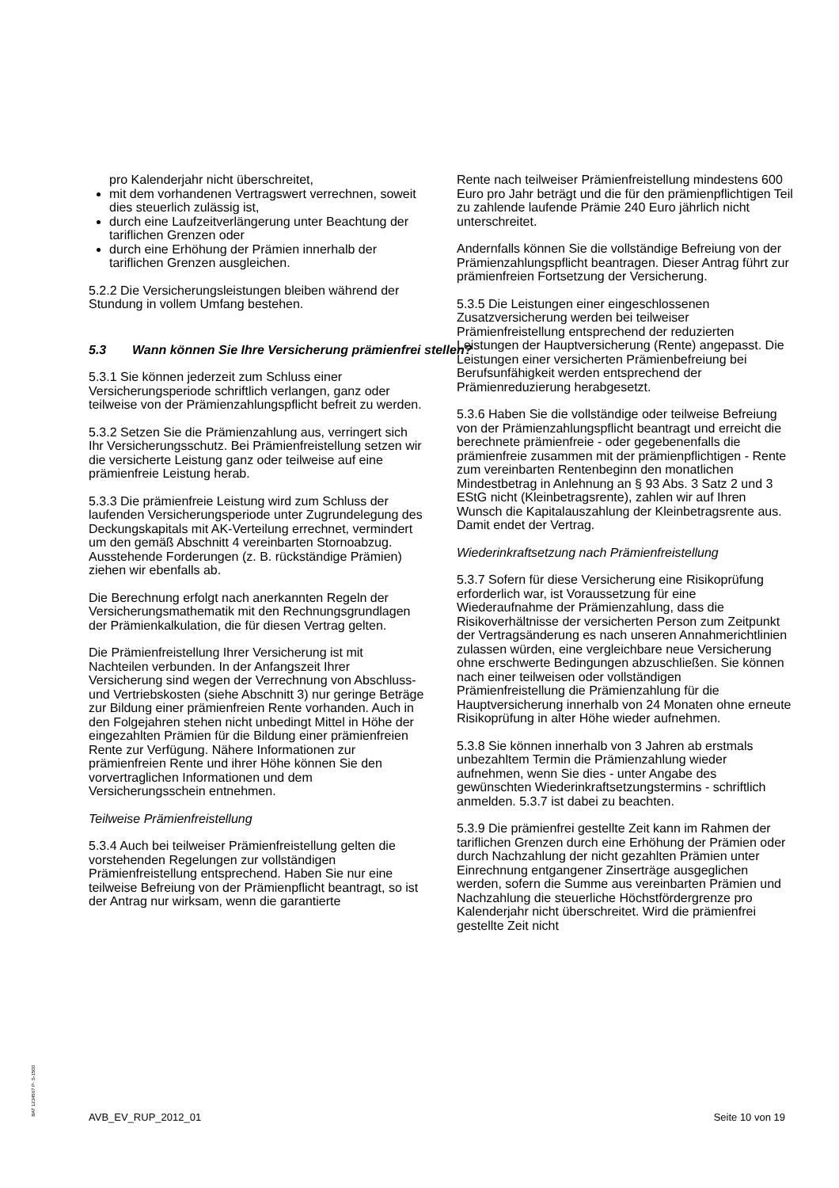pro Kalenderjahr nicht überschreitet,
mit dem vorhandenen Vertragswert verrechnen, soweit dies steuerlich zulässig ist,
durch eine Laufzeitverlängerung unter Beachtung der tariflichen Grenzen oder
durch eine Erhöhung der Prämien innerhalb der tariflichen Grenzen ausgleichen.
5.2.2 Die Versicherungsleistungen bleiben während der Stundung in vollem Umfang bestehen.
5.3 Wann können Sie Ihre Versicherung prämienfrei stellen?
5.3.1 Sie können jederzeit zum Schluss einer Versicherungsperiode schriftlich verlangen, ganz oder teilweise von der Prämienzahlungspflicht befreit zu werden.
5.3.2 Setzen Sie die Prämienzahlung aus, verringert sich Ihr Versicherungsschutz. Bei Prämienfreistellung setzen wir die versicherte Leistung ganz oder teilweise auf eine prämienfreie Leistung herab.
5.3.3 Die prämienfreie Leistung wird zum Schluss der laufenden Versicherungsperiode unter Zugrundelegung des Deckungskapitals mit AK-Verteilung errechnet, vermindert um den gemäß Abschnitt 4 vereinbarten Stornoabzug. Ausstehende Forderungen (z. B. rückständige Prämien) ziehen wir ebenfalls ab.
Die Berechnung erfolgt nach anerkannten Regeln der Versicherungsmathematik mit den Rechnungsgrundlagen der Prämienkalkulation, die für diesen Vertrag gelten.
Die Prämienfreistellung Ihrer Versicherung ist mit Nachteilen verbunden. In der Anfangszeit Ihrer Versicherung sind wegen der Verrechnung von Abschluss- und Vertriebskosten (siehe Abschnitt 3) nur geringe Beträge zur Bildung einer prämienfreien Rente vorhanden. Auch in den Folgejahren stehen nicht unbedingt Mittel in Höhe der eingezahlten Prämien für die Bildung einer prämienfreien Rente zur Verfügung. Nähere Informationen zur prämienfreien Rente und ihrer Höhe können Sie den vorvertraglichen Informationen und dem Versicherungsschein entnehmen.
Teilweise Prämienfreistellung
5.3.4 Auch bei teilweiser Prämienfreistellung gelten die vorstehenden Regelungen zur vollständigen Prämienfreistellung entsprechend. Haben Sie nur eine teilweise Befreiung von der Prämienpflicht beantragt, so ist der Antrag nur wirksam, wenn die garantierte
Rente nach teilweiser Prämienfreistellung mindestens 600 Euro pro Jahr beträgt und die für den prämienpflichtigen Teil zu zahlende laufende Prämie 240 Euro jährlich nicht unterschreitet.
Andernfalls können Sie die vollständige Befreiung von der Prämienzahlungspflicht beantragen. Dieser Antrag führt zur prämienfreien Fortsetzung der Versicherung.
5.3.5 Die Leistungen einer eingeschlossenen Zusatzversicherung werden bei teilweiser Prämienfreistellung entsprechend der reduzierten Leistungen der Hauptversicherung (Rente) angepasst. Die Leistungen einer versicherten Prämienbefreiung bei Berufsunfähigkeit werden entsprechend der Prämienreduzierung herabgesetzt.
5.3.6 Haben Sie die vollständige oder teilweise Befreiung von der Prämienzahlungspflicht beantragt und erreicht die berechnete prämienfreie - oder gegebenenfalls die prämienfreie zusammen mit der prämienpflichtigen - Rente zum vereinbarten Rentenbeginn den monatlichen Mindestbetrag in Anlehnung an § 93 Abs. 3 Satz 2 und 3 EStG nicht (Kleinbetragsrente), zahlen wir auf Ihren Wunsch die Kapitalauszahlung der Kleinbetragsrente aus. Damit endet der Vertrag.
Wiederinkraftsetzung nach Prämienfreistellung
5.3.7 Sofern für diese Versicherung eine Risikoprüfung erforderlich war, ist Voraussetzung für eine Wiederaufnahme der Prämienzahlung, dass die Risikoverhältnisse der versicherten Person zum Zeitpunkt der Vertragsänderung es nach unseren Annahmerichtlinien zulassen würden, eine vergleichbare neue Versicherung ohne erschwerte Bedingungen abzuschließen. Sie können nach einer teilweisen oder vollständigen Prämienfreistellung die Prämienzahlung für die Hauptversicherung innerhalb von 24 Monaten ohne erneute Risikoprüfung in alter Höhe wieder aufnehmen.
5.3.8 Sie können innerhalb von 3 Jahren ab erstmals unbezahltem Termin die Prämienzahlung wieder aufnehmen, wenn Sie dies - unter Angabe des gewünschten Wiederinkraftsetzungstermins - schriftlich anmelden. 5.3.7 ist dabei zu beachten.
5.3.9 Die prämienfrei gestellte Zeit kann im Rahmen der tariflichen Grenzen durch eine Erhöhung der Prämien oder durch Nachzahlung der nicht gezahlten Prämien unter Einrechnung entgangener Zinserträge ausgeglichen werden, sofern die Summe aus vereinbarten Prämien und Nachzahlung die steuerliche Höchstfördergrenze pro Kalenderjahr nicht überschreitet. Wird die prämienfrei gestellte Zeit nicht
BAT 1234567 P- S-1500
AVB_EV_RUP_2012_01 Seite 10 von 19